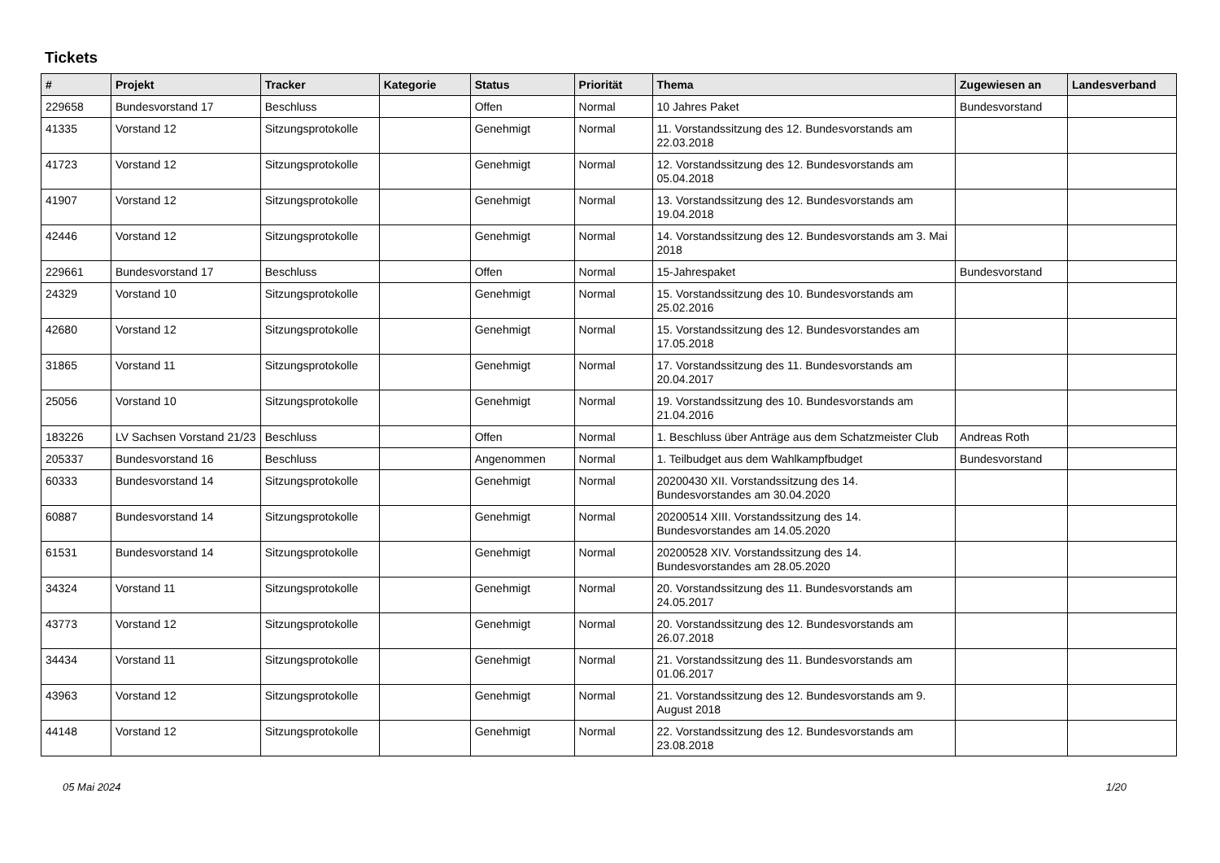Tickets
| # | Projekt | Tracker | Kategorie | Status | Priorität | Thema | Zugewiesen an | Landesverband |
| --- | --- | --- | --- | --- | --- | --- | --- | --- |
| 229658 | Bundesvorstand 17 | Beschluss | | Offen | Normal | 10 Jahres Paket | Bundesvorstand | |
| 41335 | Vorstand 12 | Sitzungsprotokolle | | Genehmigt | Normal | 11. Vorstandssitzung des 12. Bundesvorstands am 22.03.2018 | | |
| 41723 | Vorstand 12 | Sitzungsprotokolle | | Genehmigt | Normal | 12. Vorstandssitzung des 12. Bundesvorstands am 05.04.2018 | | |
| 41907 | Vorstand 12 | Sitzungsprotokolle | | Genehmigt | Normal | 13. Vorstandssitzung des 12. Bundesvorstands am 19.04.2018 | | |
| 42446 | Vorstand 12 | Sitzungsprotokolle | | Genehmigt | Normal | 14. Vorstandssitzung des 12. Bundesvorstands am 3. Mai 2018 | | |
| 229661 | Bundesvorstand 17 | Beschluss | | Offen | Normal | 15-Jahrespaket | Bundesvorstand | |
| 24329 | Vorstand 10 | Sitzungsprotokolle | | Genehmigt | Normal | 15. Vorstandssitzung des 10. Bundesvorstands am 25.02.2016 | | |
| 42680 | Vorstand 12 | Sitzungsprotokolle | | Genehmigt | Normal | 15. Vorstandssitzung des 12. Bundesvorstandes am 17.05.2018 | | |
| 31865 | Vorstand 11 | Sitzungsprotokolle | | Genehmigt | Normal | 17. Vorstandssitzung des 11. Bundesvorstands am 20.04.2017 | | |
| 25056 | Vorstand 10 | Sitzungsprotokolle | | Genehmigt | Normal | 19. Vorstandssitzung des 10. Bundesvorstands am 21.04.2016 | | |
| 183226 | LV Sachsen Vorstand 21/23 | Beschluss | | Offen | Normal | 1. Beschluss über Anträge aus dem Schatzmeister Club | Andreas Roth | |
| 205337 | Bundesvorstand 16 | Beschluss | | Angenommen | Normal | 1. Teilbudget aus dem Wahlkampfbudget | Bundesvorstand | |
| 60333 | Bundesvorstand 14 | Sitzungsprotokolle | | Genehmigt | Normal | 20200430 XII. Vorstandssitzung des 14. Bundesvorstandes am 30.04.2020 | | |
| 60887 | Bundesvorstand 14 | Sitzungsprotokolle | | Genehmigt | Normal | 20200514 XIII. Vorstandssitzung des 14. Bundesvorstandes am 14.05.2020 | | |
| 61531 | Bundesvorstand 14 | Sitzungsprotokolle | | Genehmigt | Normal | 20200528 XIV. Vorstandssitzung des 14. Bundesvorstandes am 28.05.2020 | | |
| 34324 | Vorstand 11 | Sitzungsprotokolle | | Genehmigt | Normal | 20. Vorstandssitzung des 11. Bundesvorstands am 24.05.2017 | | |
| 43773 | Vorstand 12 | Sitzungsprotokolle | | Genehmigt | Normal | 20. Vorstandssitzung des 12. Bundesvorstands am 26.07.2018 | | |
| 34434 | Vorstand 11 | Sitzungsprotokolle | | Genehmigt | Normal | 21. Vorstandssitzung des 11. Bundesvorstands am 01.06.2017 | | |
| 43963 | Vorstand 12 | Sitzungsprotokolle | | Genehmigt | Normal | 21. Vorstandssitzung des 12. Bundesvorstands am 9. August 2018 | | |
| 44148 | Vorstand 12 | Sitzungsprotokolle | | Genehmigt | Normal | 22. Vorstandssitzung des 12. Bundesvorstands am 23.08.2018 | | |
05 Mai 2024 1/20